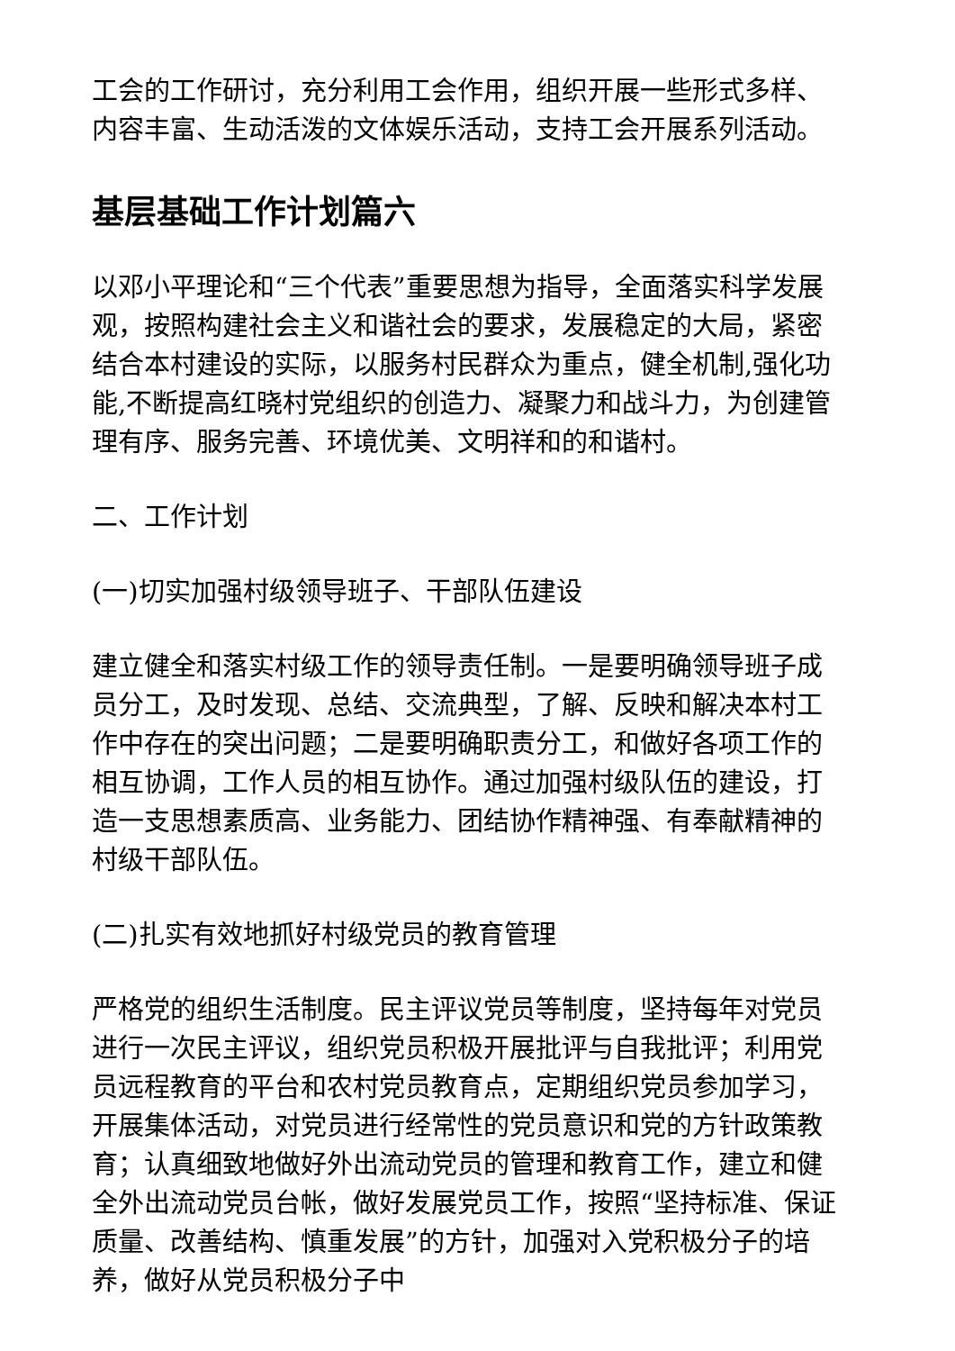工会的工作研讨，充分利用工会作用，组织开展一些形式多样、内容丰富、生动活泼的文体娱乐活动，支持工会开展系列活动。
基层基础工作计划篇六
以邓小平理论和“三个代表”重要思想为指导，全面落实科学发展观，按照构建社会主义和谐社会的要求，发展稳定的大局，紧密结合本村建设的实际，以服务村民群众为重点，健全机制,强化功能,不断提高红晓村党组织的创造力、凝聚力和战斗力，为创建管理有序、服务完善、环境优美、文明祥和的和谐村。
二、工作计划
(一)切实加强村级领导班子、干部队伍建设
建立健全和落实村级工作的领导责任制。一是要明确领导班子成员分工，及时发现、总结、交流典型，了解、反映和解决本村工作中存在的突出问题；二是要明确职责分工，和做好各项工作的相互协调，工作人员的相互协作。通过加强村级队伍的建设，打造一支思想素质高、业务能力、团结协作精神强、有奉献精神的村级干部队伍。
(二)扎实有效地抓好村级党员的教育管理
严格党的组织生活制度。民主评议党员等制度，坚持每年对党员进行一次民主评议，组织党员积极开展批评与自我批评；利用党员远程教育的平台和农村党员教育点，定期组织党员参加学习，开展集体活动，对党员进行经常性的党员意识和党的方针政策教育；认真细致地做好外出流动党员的管理和教育工作，建立和健全外出流动党员台帐，做好发展党员工作，按照“坚持标准、保证质量、改善结构、慎重发展”的方针，加强对入党积极分子的培养，做好从党员积极分子中